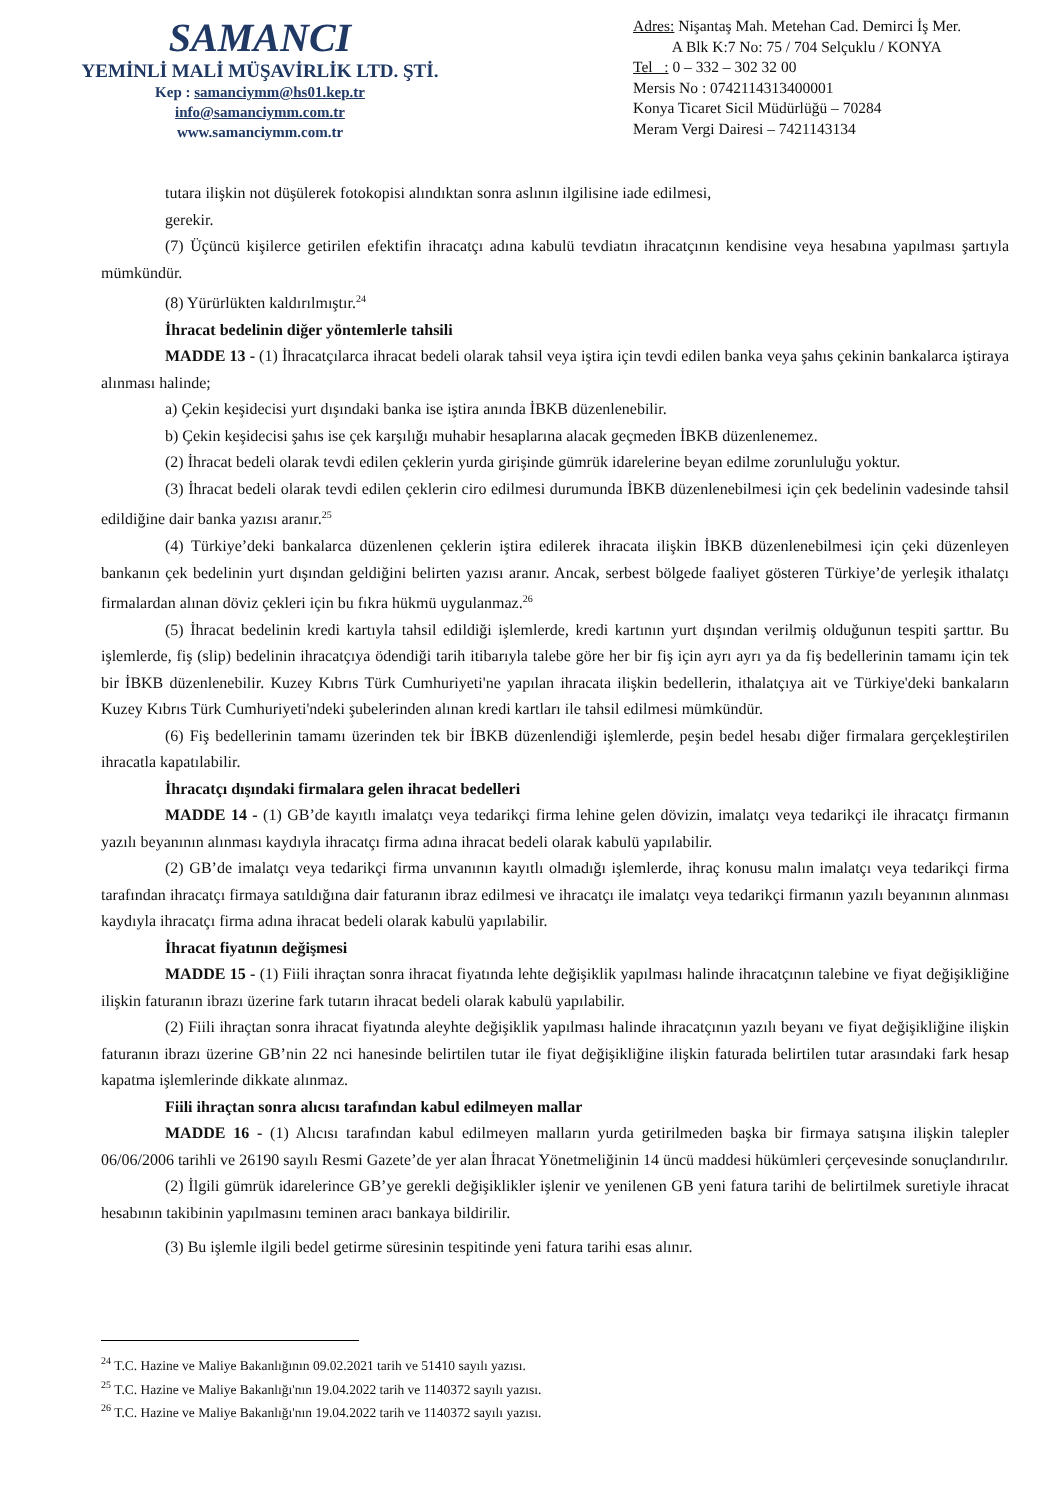SAMANCI
YEMİNLİ MALİ MÜŞAVİRLİK LTD. ŞTİ.
Kep : samanciymm@hs01.kep.tr
info@samanciymm.com.tr
www.samanciymm.com.tr
Adres: Nişantaş Mah. Metehan Cad. Demirci İş Mer.
A Blk K:7 No: 75 / 704 Selçuklu / KONYA
Tel : 0 – 332 – 302 32 00
Mersis No : 0742114313400001
Konya Ticaret Sicil Müdürlüğü – 70284
Meram Vergi Dairesi – 7421143134
tutara ilişkin not düşülerek fotokopisi alındıktan sonra aslının ilgilisine iade edilmesi,
gerekir.
(7) Üçüncü kişilerce getirilen efektifin ihracatçı adına kabulü tevdiatın ihracatçının kendisine veya hesabına yapılması şartıyla mümkündür.
(8) Yürürlükten kaldırılmıştır.<sup>24</sup>
İhracat bedelinin diğer yöntemlerle tahsili
MADDE 13 - (1) İhracatçılarca ihracat bedeli olarak tahsil veya iştira için tevdi edilen banka veya şahıs çekinin bankalarca iştiraya alınması halinde;
a) Çekin keşidecisi yurt dışındaki banka ise iştira anında İBKB düzenlenebilir.
b) Çekin keşidecisi şahıs ise çek karşılığı muhabir hesaplarına alacak geçmeden İBKB düzenlenemez.
(2) İhracat bedeli olarak tevdi edilen çeklerin yurda girişinde gümrük idarelerine beyan edilme zorunluluğu yoktur.
(3) İhracat bedeli olarak tevdi edilen çeklerin ciro edilmesi durumunda İBKB düzenlenebilmesi için çek bedelinin vadesinde tahsil edildiğine dair banka yazısı aranır.<sup>25</sup>
(4) Türkiye’deki bankalarca düzenlenen çeklerin iştira edilerek ihracata ilişkin İBKB düzenlenebilmesi için çeki düzenleyen bankanın çek bedelinin yurt dışından geldiğini belirten yazısı aranır. Ancak, serbest bölgede faaliyet gösteren Türkiye’de yerleşik ithalatçı firmalardan alınan döviz çekleri için bu fıkra hükmü uygulanmaz.<sup>26</sup>
(5) İhracat bedelinin kredi kartıyla tahsil edildiği işlemlerde, kredi kartının yurt dışından verilmiş olduğunun tespiti şarttır. Bu işlemlerde, fiş (slip) bedelinin ihracatçıya ödendiği tarih itibarıyla talebe göre her bir fiş için ayrı ayrı ya da fiş bedellerinin tamamı için tek bir İBKB düzenlenebilir. Kuzey Kıbrıs Türk Cumhuriyeti'ne yapılan ihracata ilişkin bedellerin, ithalatçıya ait ve Türkiye'deki bankaların Kuzey Kıbrıs Türk Cumhuriyeti'ndeki şubelerinden alınan kredi kartları ile tahsil edilmesi mümkündür.
(6) Fiş bedellerinin tamamı üzerinden tek bir İBKB düzenlendiği işlemlerde, peşin bedel hesabı diğer firmalara gerçekleştirilen ihracatla kapatılabilir.
İhracatçı dışındaki firmalara gelen ihracat bedelleri
MADDE 14 - (1) GB’de kayıtlı imalatçı veya tedarikçi firma lehine gelen dövizin, imalatçı veya tedarikçi ile ihracatçı firmanın yazılı beyanının alınması kaydıyla ihracatçı firma adına ihracat bedeli olarak kabulü yapılabilir.
(2) GB’de imalatçı veya tedarikçi firma unvanının kayıtlı olmadığı işlemlerde, ihraç konusu malın imalatçı veya tedarikçi firma tarafından ihracatçı firmaya satıldığına dair faturanın ibraz edilmesi ve ihracatçı ile imalatçı veya tedarikçi firmanın yazılı beyanının alınması kaydıyla ihracatçı firma adına ihracat bedeli olarak kabulü yapılabilir.
İhracat fiyatının değişmesi
MADDE 15 - (1) Fiili ihraçtan sonra ihracat fiyatında lehte değişiklik yapılması halinde ihracatçının talebine ve fiyat değişikliğine ilişkin faturanın ibrazı üzerine fark tutarın ihracat bedeli olarak kabulü yapılabilir.
(2) Fiili ihraçtan sonra ihracat fiyatında aleyhte değişiklik yapılması halinde ihracatçının yazılı beyanı ve fiyat değişikliğine ilişkin faturanın ibrazı üzerine GB’nin 22 nci hanesinde belirtilen tutar ile fiyat değişikliğine ilişkin faturada belirtilen tutar arasındaki fark hesap kapatma işlemlerinde dikkate alınmaz.
Fiili ihraçtan sonra alıcısı tarafından kabul edilmeyen mallar
MADDE 16 - (1) Alıcısı tarafından kabul edilmeyen malların yurda getirilmeden başka bir firmaya satışına ilişkin talepler 06/06/2006 tarihli ve 26190 sayılı Resmi Gazete’de yer alan İhracat Yönetmeliğinin 14 üncü maddesi hükümleri çerçevesinde sonuçlandırılır.
(2) İlgili gümrük idarelerince GB’ye gerekli değişiklikler işlenir ve yenilenen GB yeni fatura tarihi de belirtilmek suretiyle ihracat hesabının takibinin yapılmasını teminen aracı bankaya bildirilir.
(3) Bu işlemle ilgili bedel getirme süresinin tespitinde yeni fatura tarihi esas alınır.
<sup>24</sup> T.C. Hazine ve Maliye Bakanlığının 09.02.2021 tarih ve 51410 sayılı yazısı.
<sup>25</sup> T.C. Hazine ve Maliye Bakanlığı'nın 19.04.2022 tarih ve 1140372 sayılı yazısı.
<sup>26</sup> T.C. Hazine ve Maliye Bakanlığı'nın 19.04.2022 tarih ve 1140372 sayılı yazısı.